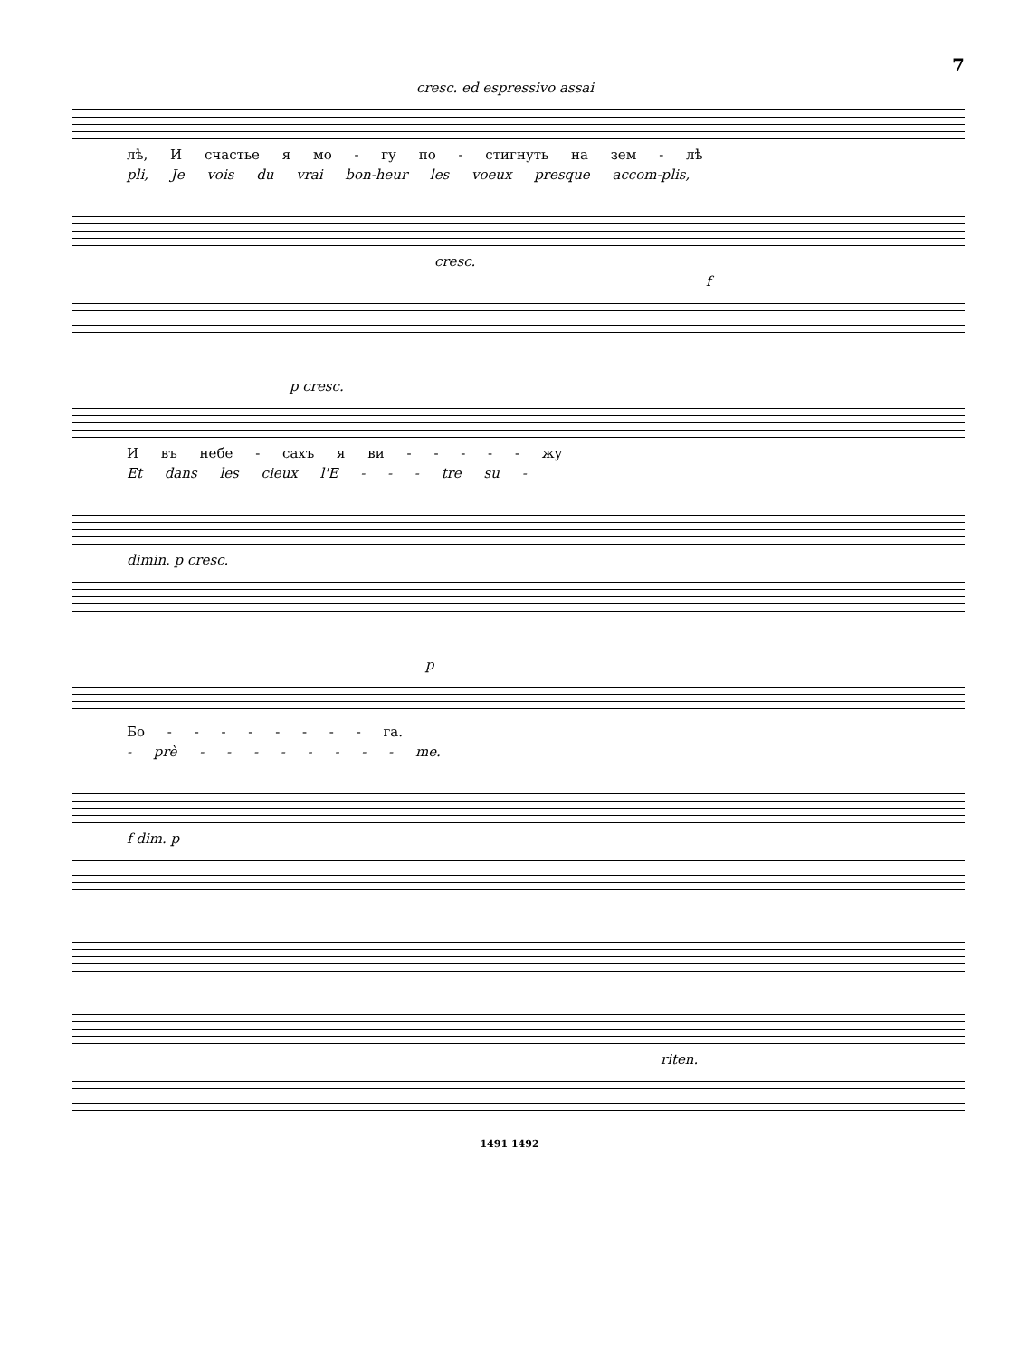7
cresc. ed espressivo assai
лѣ, И счастье я мо - гу по - стигнуть на зем - лѣ
pli, Je vois du vrai bon-heur les voeux presque accom-plis,
cresc.
f
p cresc.
И въ небе - сахъ я ви - - - - - жу
Et dans les cieux l'E - - - tre su -
dimin. p cresc.
p
Бо - - - - - - - - га.
- prè - - - - - - - - me.
f dim. p
riten.
1491 1492